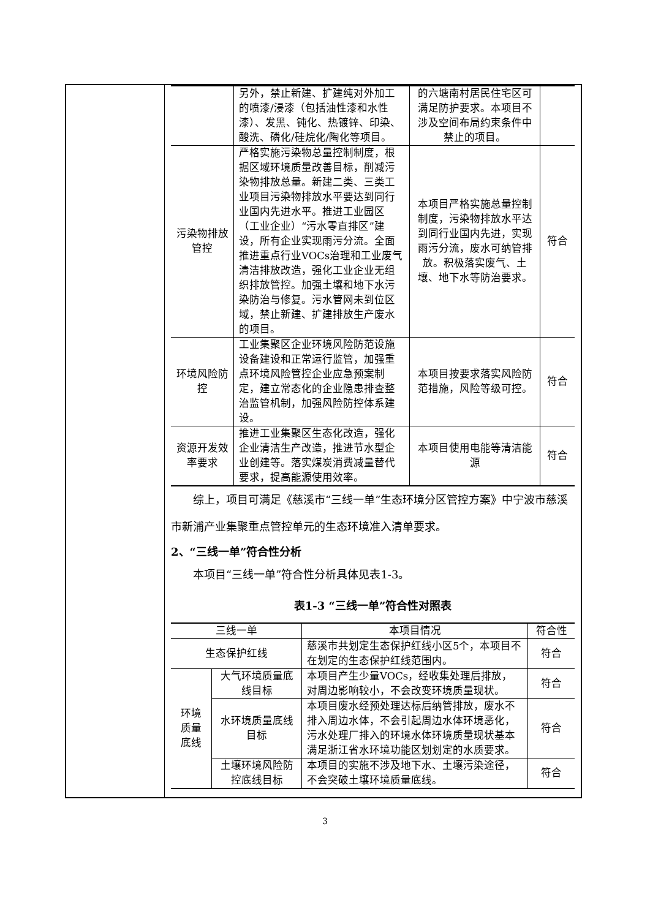| | 另外，禁止新建、扩建纯对外加工的喷漆/浸漆（包括油性漆和水性漆）、发黑、钝化、热镀锌、印染、酸洗、磷化/硅烷化/陶化等项目。 | 的六塘南村居民住宅区可满足防护要求。本项目不涉及空间布局约束条件中禁止的项目。 | |
| 污染物排放管控 | 严格实施污染物总量控制制度，根据区域环境质量改善目标，削减污染物排放总量。新建二类、三类工业项目污染物排放水平要达到同行业国内先进水平。推进工业园区（工业企业）“污水零直排区”建设，所有企业实现雨污分流。全面推进重点行业VOCs治理和工业废气清洁排放改造，强化工业企业无组织排放管控。加强土壤和地下水污染防治与修复。污水管网未到位区域，禁止新建、扩建排放生产废水的项目。 | 本项目严格实施总量控制制度，污染物排放水平达到同行业国内先进，实现雨污分流，废水可纳管排放。积极落实废气、土壤、地下水等防治要求。 | 符合 |
| 环境风险防控 | 工业集聚区企业环境风险防范设施设备建设和正常运行监管，加强重点环境风险管控企业应急预案制定，建立常态化的企业隐患排查整治监管机制，加强风险防控体系建设。 | 本项目按要求落实风险防范措施，风险等级可控。 | 符合 |
| 资源开发效率要求 | 推进工业集聚区生态化改造，强化企业清洁生产改造，推进节水型企业创建等。落实煤炭消费减量替代要求，提高能源使用效率。 | 本项目使用电能等清洁能源 | 符合 |
综上，项目可满足《慈溪市“三线一单”生态环境分区管控方案》中宁波市慈溪市新浦产业集聚重点管控单元的生态环境准入清单要求。
2、“三线一单”符合性分析
本项目“三线一单”符合性分析具体见表1-3。
表1-3 “三线一单”符合性对照表
| 三线一单 | | 本项目情况 | 符合性 |
| --- | --- | --- | --- |
| 生态保护红线 | | 慈溪市共划定生态保护红线小区5个，本项目不在划定的生态保护红线范围内。 | 符合 |
| 环境质量底线 | 大气环境质量底线目标 | 本项目产生少量VOCs，经收集处理后排放，对周边影响较小，不会改变环境质量现状。 | 符合 |
| | 水环境质量底线目标 | 本项目废水经预处理达标后纳管排放，废水不排入周边水体，不会引起周边水体环境恶化，污水处理厂排入的环境水体环境质量现状基本满足浙江省水环境功能区划划定的水质要求。 | 符合 |
| | 土壤环境风险防控底线目标 | 本项目的实施不涉及地下水、土壤污染途径，不会突破土壤环境质量底线。 | 符合 |
3